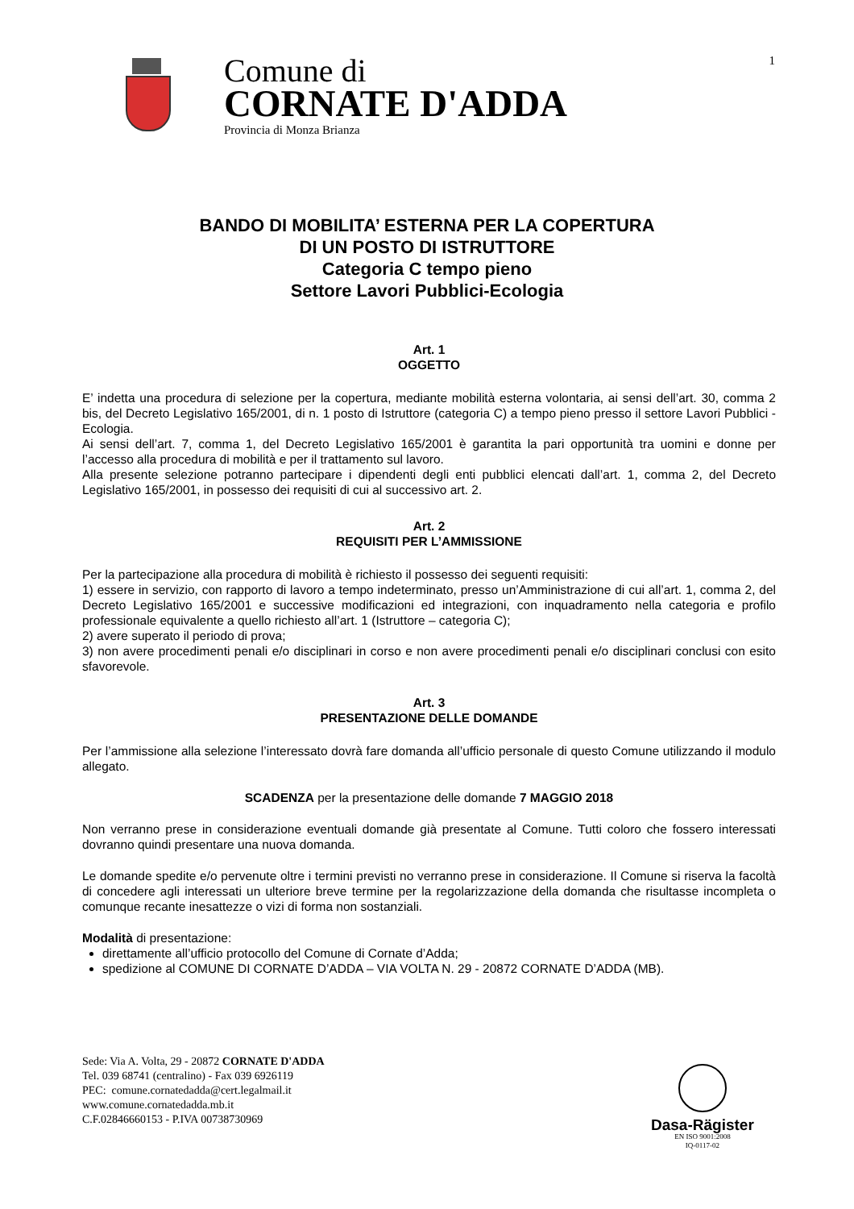1
Comune di
CORNATE D'ADDA
Provincia di Monza Brianza
BANDO DI MOBILITA’ ESTERNA PER LA COPERTURA
DI UN POSTO DI ISTRUTTORE
Categoria C tempo pieno
Settore Lavori Pubblici-Ecologia
Art. 1
OGGETTO
E’ indetta una procedura di selezione per la copertura, mediante mobilità esterna volontaria, ai sensi dell’art. 30, comma 2 bis, del Decreto Legislativo 165/2001, di n. 1 posto di Istruttore (categoria C) a tempo pieno presso il settore Lavori Pubblici - Ecologia.
Ai sensi dell’art. 7, comma 1, del Decreto Legislativo 165/2001 è garantita la pari opportunità tra uomini e donne per l’accesso alla procedura di mobilità e per il trattamento sul lavoro.
Alla presente selezione potranno partecipare i dipendenti degli enti pubblici elencati dall’art. 1, comma 2, del Decreto Legislativo 165/2001, in possesso dei requisiti di cui al successivo art. 2.
Art. 2
REQUISITI PER L’AMMISSIONE
Per la partecipazione alla procedura di mobilità è richiesto il possesso dei seguenti requisiti:
1) essere in servizio, con rapporto di lavoro a tempo indeterminato, presso un’Amministrazione di cui all’art. 1, comma 2, del Decreto Legislativo 165/2001 e successive modificazioni ed integrazioni, con inquadramento nella categoria e profilo professionale equivalente a quello richiesto all’art. 1 (Istruttore – categoria C);
2) avere superato il periodo di prova;
3) non avere procedimenti penali e/o disciplinari in corso e non avere procedimenti penali e/o disciplinari conclusi con esito sfavorevole.
Art. 3
PRESENTAZIONE DELLE DOMANDE
Per l’ammissione alla selezione l’interessato dovrà fare domanda all’ufficio personale di questo Comune utilizzando il modulo allegato.
SCADENZA per la presentazione delle domande 7 MAGGIO 2018
Non verranno prese in considerazione eventuali domande già presentate al Comune. Tutti coloro che fossero interessati dovranno quindi presentare una nuova domanda.
Le domande spedite e/o pervenute oltre i termini previsti no verranno prese in considerazione. Il Comune si riserva la facoltà di concedere agli interessati un ulteriore breve termine per la regolarizzazione della domanda che risultasse incompleta o comunque recante inesattezze o vizi di forma non sostanziali.
Modalità di presentazione:
direttamente all’ufficio protocollo del Comune di Cornate d’Adda;
spedizione al COMUNE DI CORNATE D’ADDA – VIA VOLTA N. 29 - 20872 CORNATE D’ADDA (MB).
Sede: Via A. Volta, 29 - 20872 CORNATE D'ADDA
Tel. 039 68741 (centralino) - Fax 039 6926119
PEC: comune.cornatedadda@cert.legalmail.it
www.comune.cornatedadda.mb.it
C.F.02846660153 - P.IVA 00738730969
Dasa-Rägister
EN ISO 9001:2008
IQ-0117-02